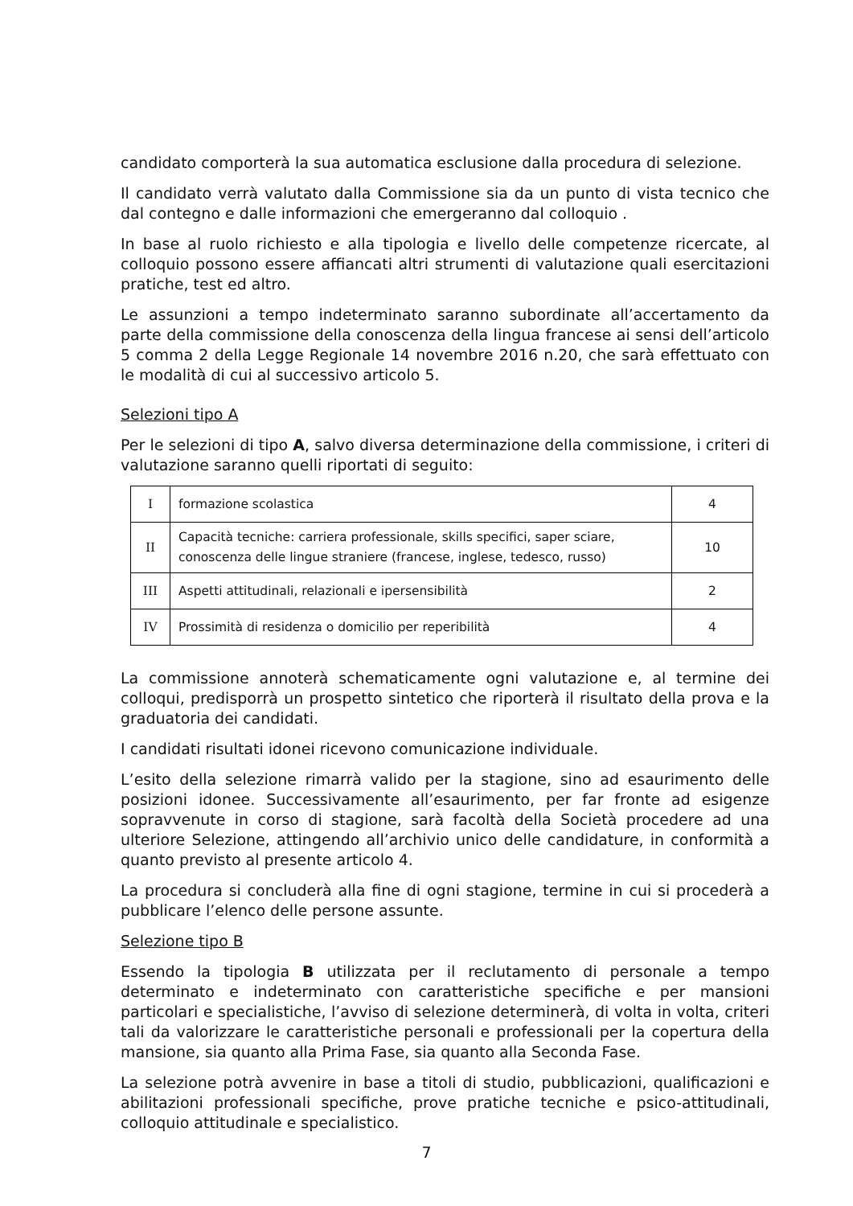candidato comporterà la sua automatica esclusione dalla procedura di selezione.
Il candidato verrà valutato dalla Commissione sia da un punto di vista tecnico che dal contegno e dalle informazioni che emergeranno dal colloquio .
In base al ruolo richiesto e alla tipologia e livello delle competenze ricercate, al colloquio possono essere affiancati altri strumenti di valutazione quali esercitazioni pratiche, test ed altro.
Le assunzioni a tempo indeterminato saranno subordinate all’accertamento da parte della commissione della conoscenza della lingua francese ai sensi dell’articolo 5 comma 2 della Legge Regionale 14 novembre 2016 n.20, che sarà effettuato con le modalità di cui al successivo articolo 5.
Selezioni tipo A
Per le selezioni di tipo A, salvo diversa determinazione della commissione, i criteri di valutazione saranno quelli riportati di seguito:
| I | formazione scolastica | 4 |
| II | Capacità tecniche: carriera professionale, skills specifici, saper sciare, conoscenza delle lingue straniere (francese, inglese, tedesco, russo) | 10 |
| III | Aspetti attitudinali, relazionali e ipersensibilità | 2 |
| IV | Prossimità di residenza o domicilio per reperibilità | 4 |
La commissione annoterà schematicamente ogni valutazione e, al termine dei colloqui, predisporrà un prospetto sintetico che riporterà il risultato della prova e la graduatoria dei candidati.
I candidati risultati idonei ricevono comunicazione individuale.
L’esito della selezione rimarrà valido per la stagione, sino ad esaurimento delle posizioni idonee. Successivamente all’esaurimento, per far fronte ad esigenze sopravvenute in corso di stagione, sarà facoltà della Società procedere ad una ulteriore Selezione, attingendo all’archivio unico delle candidature, in conformità a quanto previsto al presente articolo 4.
La procedura si concluderà alla fine di ogni stagione, termine in cui si procederà a pubblicare l’elenco delle persone assunte.
Selezione tipo B
Essendo la tipologia B utilizzata per il reclutamento di personale a tempo determinato e indeterminato con caratteristiche specifiche e per mansioni particolari e specialistiche, l’avviso di selezione determinerà, di volta in volta, criteri tali da valorizzare le caratteristiche personali e professionali per la copertura della mansione, sia quanto alla Prima Fase, sia quanto alla Seconda Fase.
La selezione potrà avvenire in base a titoli di studio, pubblicazioni, qualificazioni e abilitazioni professionali specifiche, prove pratiche tecniche e psico-attitudinali, colloquio attitudinale e specialistico.
7